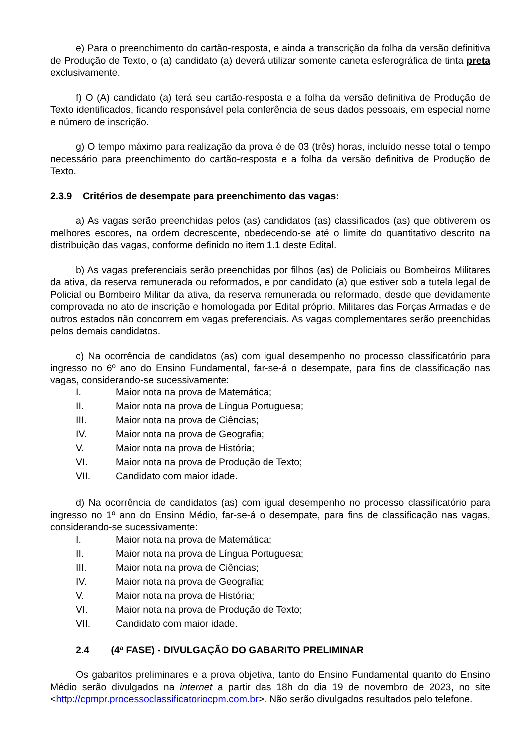e) Para o preenchimento do cartão-resposta, e ainda a transcrição da folha da versão definitiva de Produção de Texto, o (a) candidato (a) deverá utilizar somente caneta esferográfica de tinta preta exclusivamente.
f) O (A) candidato (a) terá seu cartão-resposta e a folha da versão definitiva de Produção de Texto identificados, ficando responsável pela conferência de seus dados pessoais, em especial nome e número de inscrição.
g) O tempo máximo para realização da prova é de 03 (três) horas, incluído nesse total o tempo necessário para preenchimento do cartão-resposta e a folha da versão definitiva de Produção de Texto.
2.3.9 Critérios de desempate para preenchimento das vagas:
a) As vagas serão preenchidas pelos (as) candidatos (as) classificados (as) que obtiverem os melhores escores, na ordem decrescente, obedecendo-se até o limite do quantitativo descrito na distribuição das vagas, conforme definido no item 1.1 deste Edital.
b) As vagas preferenciais serão preenchidas por filhos (as) de Policiais ou Bombeiros Militares da ativa, da reserva remunerada ou reformados, e por candidato (a) que estiver sob a tutela legal de Policial ou Bombeiro Militar da ativa, da reserva remunerada ou reformado, desde que devidamente comprovada no ato de inscrição e homologada por Edital próprio. Militares das Forças Armadas e de outros estados não concorrem em vagas preferenciais. As vagas complementares serão preenchidas pelos demais candidatos.
c) Na ocorrência de candidatos (as) com igual desempenho no processo classificatório para ingresso no 6º ano do Ensino Fundamental, far-se-á o desempate, para fins de classificação nas vagas, considerando-se sucessivamente:
I. Maior nota na prova de Matemática;
II. Maior nota na prova de Língua Portuguesa;
III. Maior nota na prova de Ciências;
IV. Maior nota na prova de Geografia;
V. Maior nota na prova de História;
VI. Maior nota na prova de Produção de Texto;
VII. Candidato com maior idade.
d) Na ocorrência de candidatos (as) com igual desempenho no processo classificatório para ingresso no 1º ano do Ensino Médio, far-se-á o desempate, para fins de classificação nas vagas, considerando-se sucessivamente:
I. Maior nota na prova de Matemática;
II. Maior nota na prova de Língua Portuguesa;
III. Maior nota na prova de Ciências;
IV. Maior nota na prova de Geografia;
V. Maior nota na prova de História;
VI. Maior nota na prova de Produção de Texto;
VII. Candidato com maior idade.
2.4 (4ª FASE) - DIVULGAÇÃO DO GABARITO PRELIMINAR
Os gabaritos preliminares e a prova objetiva, tanto do Ensino Fundamental quanto do Ensino Médio serão divulgados na internet a partir das 18h do dia 19 de novembro de 2023, no site <http://cpmpr.processoclassificatoriocpm.com.br>. Não serão divulgados resultados pelo telefone.